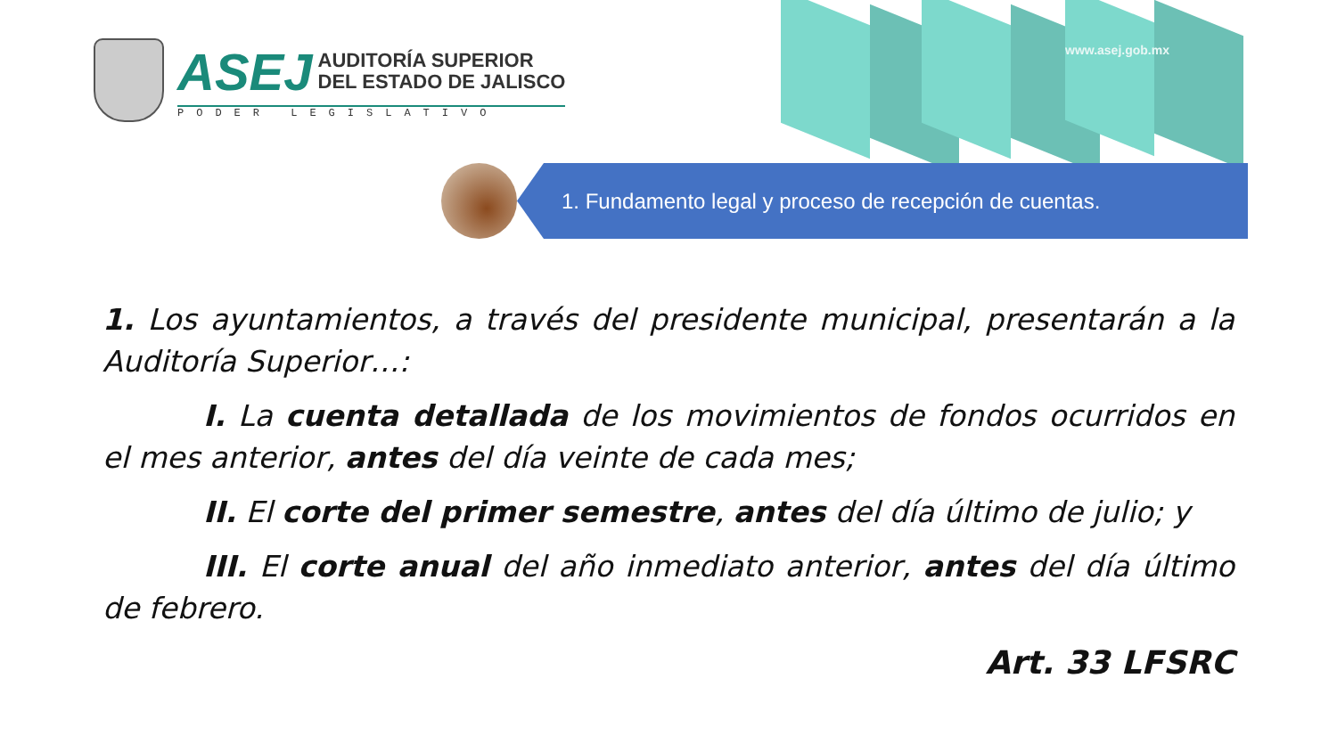ASEJ
AUDITORÍA SUPERIOR
DEL ESTADO DE JALISCO
PODER LEGISLATIVO
www.asej.gob.mx
1. Fundamento legal y proceso de recepción de cuentas.
1. Los ayuntamientos, a través del presidente municipal, presentarán a la Auditoría Superior…:
I. La cuenta detallada de los movimientos de fondos ocurridos en el mes anterior, antes del día veinte de cada mes;
II. El corte del primer semestre, antes del día último de julio; y
III. El corte anual del año inmediato anterior, antes del día último de febrero.
Art. 33 LFSRC